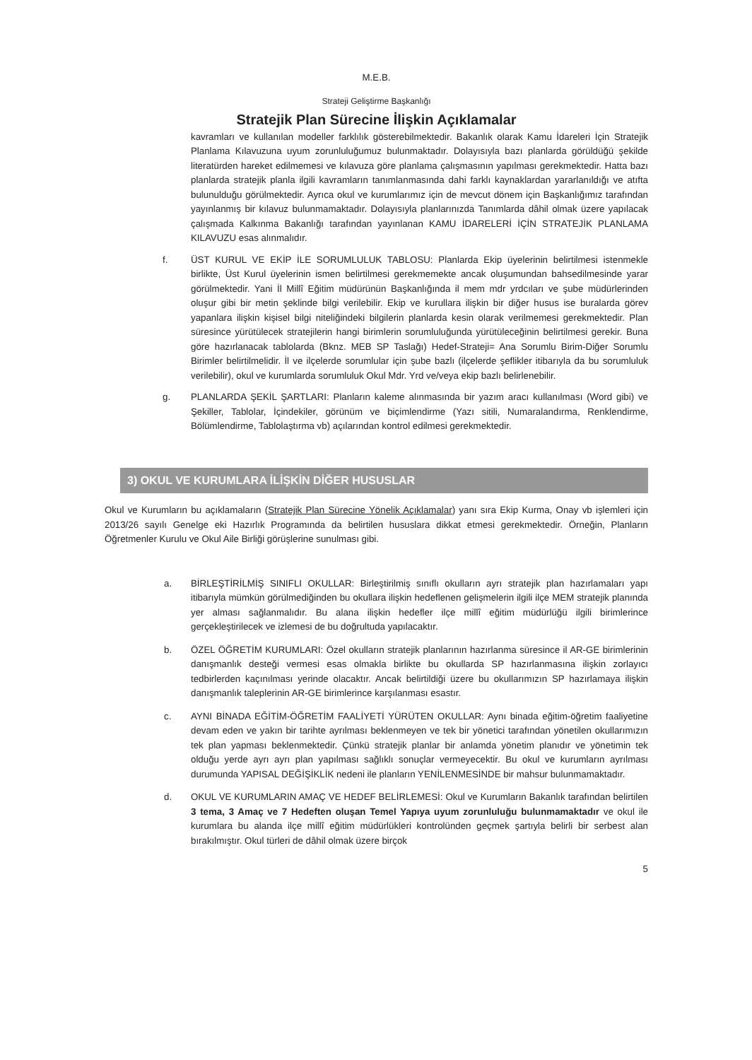M.E.B.
Strateji Geliştirme Başkanlığı
Stratejik Plan Sürecine İlişkin Açıklamalar
kavramları ve kullanılan modeller farklılık gösterebilmektedir. Bakanlık olarak Kamu İdareleri İçin Stratejik Planlama Kılavuzuna uyum zorunluluğumuz bulunmaktadır. Dolayısıyla bazı planlarda görüldüğü şekilde literatürden hareket edilmemesi ve kılavuza göre planlama çalışmasının yapılması gerekmektedir. Hatta bazı planlarda stratejik planla ilgili kavramların tanımlanmasında dahi farklı kaynaklardan yararlanıldığı ve atıfta bulunulduğu görülmektedir. Ayrıca okul ve kurumlarımız için de mevcut dönem için Başkanlığımız tarafından yayınlanmış bir kılavuz bulunmamaktadır. Dolayısıyla planlarınızda Tanımlarda dâhil olmak üzere yapılacak çalışmada Kalkınma Bakanlığı tarafından yayınlanan KAMU İDARELERİ İÇİN STRATEJİK PLANLAMA KILAVUZU esas alınmalıdır.
f. ÜST KURUL VE EKİP İLE SORUMLULUK TABLOSU: Planlarda Ekip üyelerinin belirtilmesi istenmekle birlikte, Üst Kurul üyelerinin ismen belirtilmesi gerekmemekte ancak oluşumundan bahsedilmesinde yarar görülmektedir. Yani İl Millî Eğitim müdürünün Başkanlığında il mem mdr yrdcıları ve şube müdürlerinden oluşur gibi bir metin şeklinde bilgi verilebilir. Ekip ve kurullara ilişkin bir diğer husus ise buralarda görev yapanlara ilişkin kişisel bilgi niteliğindeki bilgilerin planlarda kesin olarak verilmemesi gerekmektedir. Plan süresince yürütülecek stratejilerin hangi birimlerin sorumluluğunda yürütüleceğinin belirtilmesi gerekir. Buna göre hazırlanacak tablolarda (Bknz. MEB SP Taslağı) Hedef-Strateji= Ana Sorumlu Birim-Diğer Sorumlu Birimler belirtilmelidir. İl ve ilçelerde sorumlular için şube bazlı (ilçelerde şeflikler itibarıyla da bu sorumluluk verilebilir), okul ve kurumlarda sorumluluk Okul Mdr. Yrd ve/veya ekip bazlı belirlenebilir.
g. PLANLARDA ŞEKİL ŞARTLARI: Planların kaleme alınmasında bir yazım aracı kullanılması (Word gibi) ve Şekiller, Tablolar, İçindekiler, görünüm ve biçimlendirme (Yazı sitili, Numaralandırma, Renklendirme, Bölümlendirme, Tablolaştırma vb) açılarından kontrol edilmesi gerekmektedir.
3) OKUL VE KURUMLARA İLİŞKİN DİĞER HUSUSLAR
Okul ve Kurumların bu açıklamaların (Stratejik Plan Sürecine Yönelik Açıklamalar) yanı sıra Ekip Kurma, Onay vb işlemleri için 2013/26 sayılı Genelge eki Hazırlık Programında da belirtilen hususlara dikkat etmesi gerekmektedir. Örneğin, Planların Öğretmenler Kurulu ve Okul Aile Birliği görüşlerine sunulması gibi.
a. BİRLEŞTİRİLMİŞ SINIFLI OKULLAR: Birleştirilmiş sınıflı okulların ayrı stratejik plan hazırlamaları yapı itibarıyla mümkün görülmediğinden bu okullara ilişkin hedeflenen gelişmelerin ilgili ilçe MEM stratejik planında yer alması sağlanmalıdır. Bu alana ilişkin hedefler ilçe millî eğitim müdürlüğü ilgili birimlerince gerçekleştirilecek ve izlemesi de bu doğrultuda yapılacaktır.
b. ÖZEL ÖĞRETİM KURUMLARI: Özel okulların stratejik planlarının hazırlanma süresince il AR-GE birimlerinin danışmanlık desteği vermesi esas olmakla birlikte bu okullarda SP hazırlanmasına ilişkin zorlayıcı tedbirlerden kaçınılması yerinde olacaktır. Ancak belirtildiği üzere bu okullarımızın SP hazırlamaya ilişkin danışmanlık taleplerinin AR-GE birimlerince karşılanması esastır.
c. AYNI BİNADA EĞİTİM-ÖĞRETİM FAALİYETİ YÜRÜTEN OKULLAR: Aynı binada eğitim-öğretim faaliyetine devam eden ve yakın bir tarihte ayrılması beklenmeyen ve tek bir yönetici tarafından yönetilen okullarımızın tek plan yapması beklenmektedir. Çünkü stratejik planlar bir anlamda yönetim planıdır ve yönetimin tek olduğu yerde ayrı ayrı plan yapılması sağlıklı sonuçlar vermeyecektir. Bu okul ve kurumların ayrılması durumunda YAPISAL DEĞİŞİKLİK nedeni ile planların YENİLENMESİNDE bir mahsur bulunmamaktadır.
d. OKUL VE KURUMLARIN AMAÇ VE HEDEF BELİRLEMESİ: Okul ve Kurumların Bakanlık tarafından belirtilen 3 tema, 3 Amaç ve 7 Hedeften oluşan Temel Yapıya uyum zorunluluğu bulunmamaktadır ve okul ile kurumlara bu alanda ilçe millî eğitim müdürlükleri kontrolünden geçmek şartıyla belirli bir serbest alan bırakılmıştır. Okul türleri de dâhil olmak üzere birçok
5